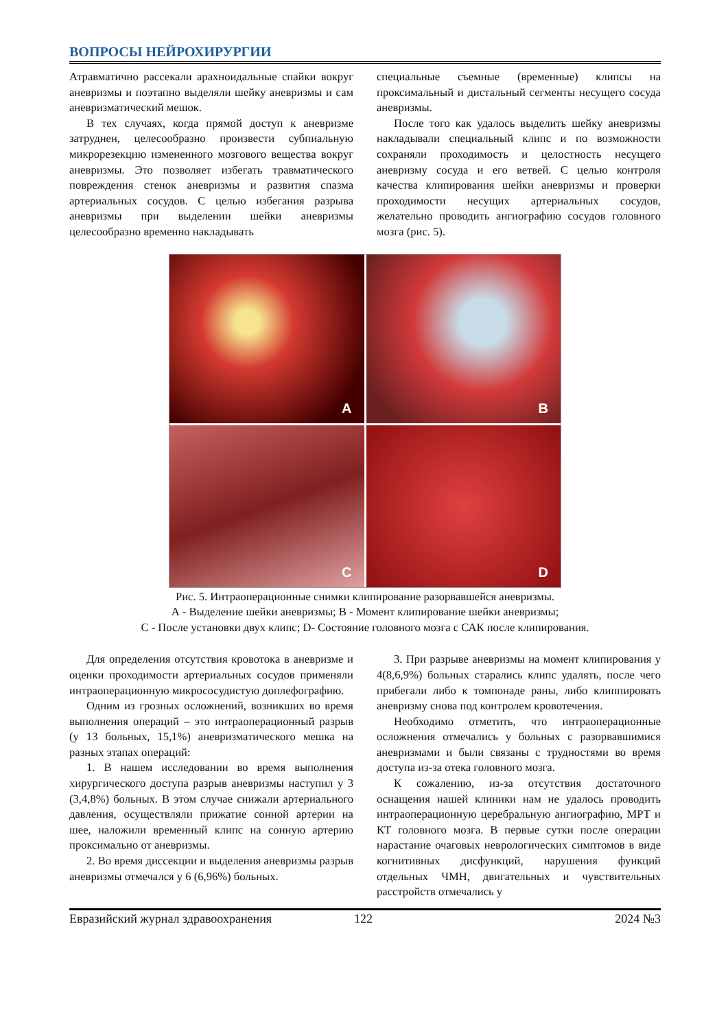ВОПРОСЫ НЕЙРОХИРУРГИИ
Атравматично рассекали арахноидальные спайки вокруг аневризмы и поэтапно выделяли шейку аневризмы и сам аневризматический мешок.
В тех случаях, когда прямой доступ к аневризме затруднен, целесообразно произвести субпиальную микрорезекцию измененного мозгового вещества вокруг аневризмы. Это позволяет избегать травматического повреждения стенок аневризмы и развития спазма артериальных сосудов. С целью избегания разрыва аневризмы при выделении шейки аневризмы целесообразно временно накладывать
специальные съемные (временные) клипсы на проксимальный и дистальный сегменты несущего сосуда аневризмы.
После того как удалось выделить шейку аневризмы накладывали специальный клипс и по возможности сохраняли проходимость и целостность несущего аневризму сосуда и его ветвей. С целью контроля качества клипирования шейки аневризмы и проверки проходимости несущих артериальных сосудов, желательно проводить ангиографию сосудов головного мозга (рис. 5).
A
B
C
D
Рис. 5. Интраоперационные снимки клипирование разорвавшейся аневризмы.
А - Выделение шейки аневризмы; В - Момент клипирование шейки аневризмы;
С - После установки двух клипс; D- Состояние головного мозга с САК после клипирования.
Для определения отсутствия кровотока в аневризме и оценки проходимости артериальных сосудов применяли интраоперационную микрососудистую доплефографию.
Одним из грозных осложнений, возникших во время выполнения операций – это интраоперационный разрыв (у 13 больных, 15,1%) аневризматического мешка на разных этапах операций:
1. В нашем исследовании во время выполнения хирургического доступа разрыв аневризмы наступил у 3 (3,4,8%) больных. В этом случае снижали артериального давления, осуществляли прижатие сонной артерии на шее, наложили временный клипс на сонную артерию проксимально от аневризмы.
2. Во время диссекции и выделения аневризмы разрыв аневризмы отмечался у 6 (6,96%) больных.
3. При разрыве аневризмы на момент клипирования у 4(8,6,9%) больных старались клипс удалять, после чего прибегали либо к томпонаде раны, либо клиппировать аневризму снова под контролем кровотечения.
Необходимо отметить, что интраоперационные осложнения отмечались у больных с разорвавшимися аневризмами и были связаны с трудностями во время доступа из-за отека головного мозга.
К сожалению, из-за отсутствия достаточного оснащения нашей клиники нам не удалось проводить интраоперационную церебральную ангиографию, МРТ и КТ головного мозга. В первые сутки после операции нарастание очаговых неврологических симптомов в виде когнитивных дисфункций, нарушения функций отдельных ЧМН, двигательных и чувствительных расстройств отмечались у
Евразийский журнал здравоохранения 122 2024 №3